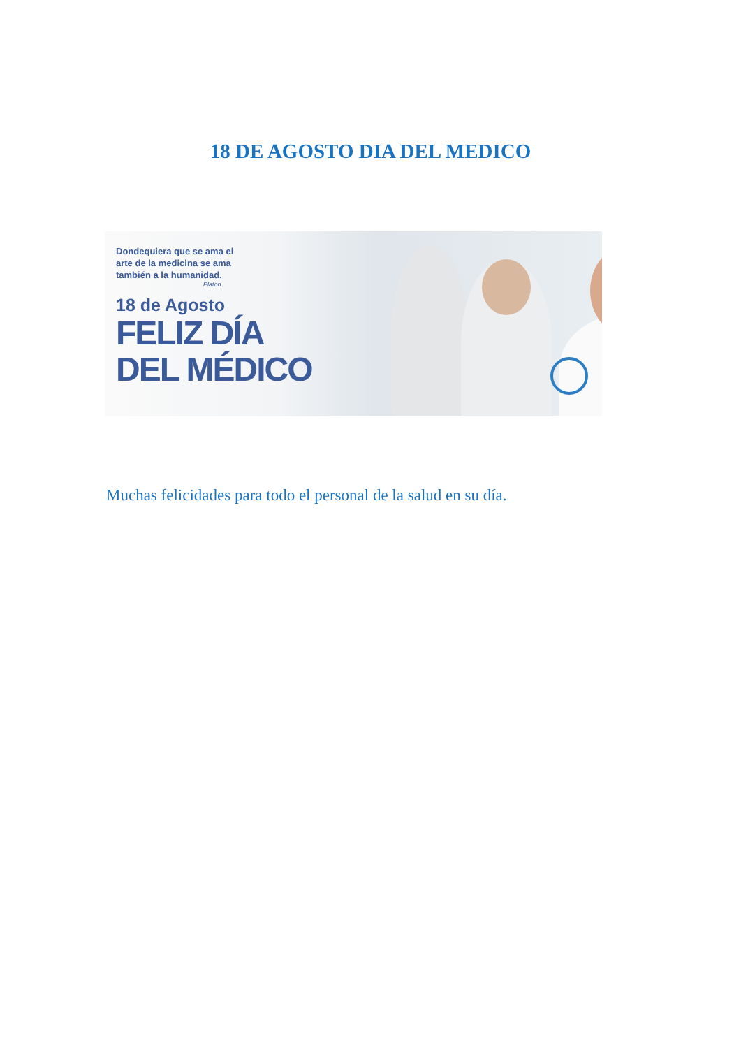18 DE AGOSTO DIA DEL MEDICO
Dondequiera que se ama el
arte de la medicina se ama
también a la humanidad.
Platon.
18 de Agosto
FELIZ DÍA
DEL MÉDICO
Muchas felicidades para todo el personal de la salud en su día.